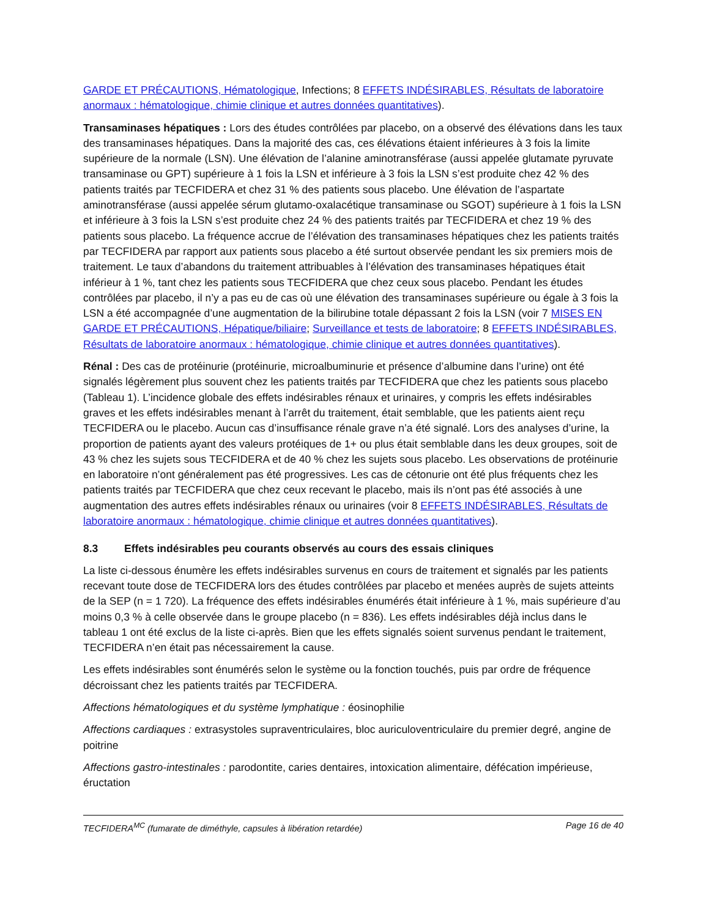GARDE ET PRÉCAUTIONS, Hématologique, Infections; 8 EFFETS INDÉSIRABLES, Résultats de laboratoire anormaux : hématologique, chimie clinique et autres données quantitatives).
Transaminases hépatiques : Lors des études contrôlées par placebo, on a observé des élévations dans les taux des transaminases hépatiques. Dans la majorité des cas, ces élévations étaient inférieures à 3 fois la limite supérieure de la normale (LSN). Une élévation de l’alanine aminotransférase (aussi appelée glutamate pyruvate transaminase ou GPT) supérieure à 1 fois la LSN et inférieure à 3 fois la LSN s’est produite chez 42 % des patients traités par TECFIDERA et chez 31 % des patients sous placebo. Une élévation de l’aspartate aminotransférase (aussi appelée sérum glutamo-oxalacétique transaminase ou SGOT) supérieure à 1 fois la LSN et inférieure à 3 fois la LSN s’est produite chez 24 % des patients traités par TECFIDERA et chez 19 % des patients sous placebo. La fréquence accrue de l’élévation des transaminases hépatiques chez les patients traités par TECFIDERA par rapport aux patients sous placebo a été surtout observée pendant les six premiers mois de traitement. Le taux d’abandons du traitement attribuables à l’élévation des transaminases hépatiques était inférieur à 1 %, tant chez les patients sous TECFIDERA que chez ceux sous placebo. Pendant les études contrôlées par placebo, il n’y a pas eu de cas où une élévation des transaminases supérieure ou égale à 3 fois la LSN a été accompagnée d’une augmentation de la bilirubine totale dépassant 2 fois la LSN (voir 7 MISES EN GARDE ET PRÉCAUTIONS, Hépatique/biliaire; Surveillance et tests de laboratoire; 8 EFFETS INDÉSIRABLES, Résultats de laboratoire anormaux : hématologique, chimie clinique et autres données quantitatives).
Rénal : Des cas de protéinurie (protéinurie, microalbuminurie et présence d’albumine dans l’urine) ont été signalés légèrement plus souvent chez les patients traités par TECFIDERA que chez les patients sous placebo (Tableau 1). L’incidence globale des effets indésirables rénaux et urinaires, y compris les effets indésirables graves et les effets indésirables menant à l’arrêt du traitement, était semblable, que les patients aient reçu TECFIDERA ou le placebo. Aucun cas d’insuffisance rénale grave n’a été signalé. Lors des analyses d’urine, la proportion de patients ayant des valeurs protéiques de 1+ ou plus était semblable dans les deux groupes, soit de 43 % chez les sujets sous TECFIDERA et de 40 % chez les sujets sous placebo. Les observations de protéinurie en laboratoire n’ont généralement pas été progressives. Les cas de cétonurie ont été plus fréquents chez les patients traités par TECFIDERA que chez ceux recevant le placebo, mais ils n’ont pas été associés à une augmentation des autres effets indésirables rénaux ou urinaires (voir 8 EFFETS INDÉSIRABLES, Résultats de laboratoire anormaux : hématologique, chimie clinique et autres données quantitatives).
8.3 Effets indésirables peu courants observés au cours des essais cliniques
La liste ci-dessous énumère les effets indésirables survenus en cours de traitement et signalés par les patients recevant toute dose de TECFIDERA lors des études contrôlées par placebo et menées auprès de sujets atteints de la SEP (n = 1 720). La fréquence des effets indésirables énumérés était inférieure à 1 %, mais supérieure d’au moins 0,3 % à celle observée dans le groupe placebo (n = 836). Les effets indésirables déjà inclus dans le tableau 1 ont été exclus de la liste ci-après. Bien que les effets signalés soient survenus pendant le traitement, TECFIDERA n’en était pas nécessairement la cause.
Les effets indésirables sont énumérés selon le système ou la fonction touchés, puis par ordre de fréquence décroissant chez les patients traités par TECFIDERA.
Affections hématologiques et du système lymphatique : éosinophilie
Affections cardiaques : extrasystoles supraventriculaires, bloc auriculoventriculaire du premier degré, angine de poitrine
Affections gastro-intestinales : parodontite, caries dentaires, intoxication alimentaire, défécation impérieuse, éructation
TECFIDERA<sup>MC</sup> (fumarate de diméthyle, capsules à libération retardée) Page 16 de 40